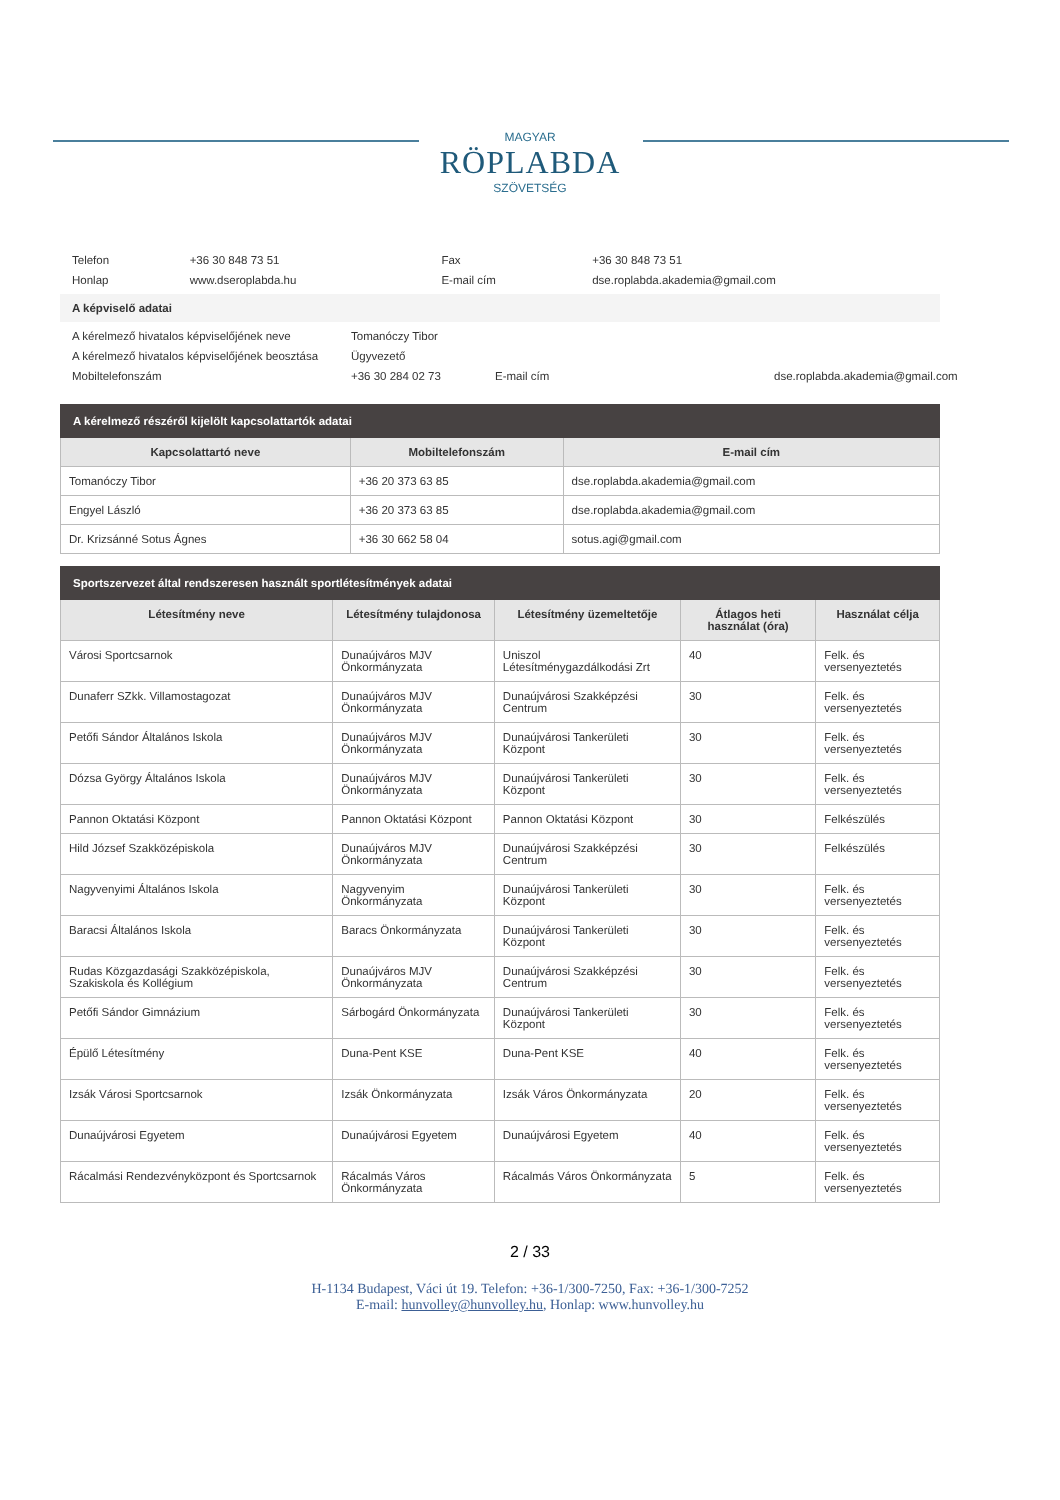MAGYAR
RÖPLABDA
SZÖVETSÉG
| Telefon | +36 30 848 73 51 | Fax | +36 30 848 73 51 |
| Honlap | www.dseroplabda.hu | E-mail cím | dse.roplabda.akademia@gmail.com |
A képviselő adatai
| A kérelmező hivatalos képviselőjének neve | Tomanóczy Tibor | | |
| A kérelmező hivatalos képviselőjének beosztása | Ügyvezető | | |
| Mobiltelefonszám | +36 30 284 02 73 | E-mail cím | dse.roplabda.akademia@gmail.com |
| A kérelmező részéről kijelölt kapcsolattartók adatai | | |
| --- | --- | --- |
| Kapcsolattartó neve | Mobiltelefonszám | E-mail cím |
| Tomanóczy Tibor | +36 20 373 63 85 | dse.roplabda.akademia@gmail.com |
| Engyel László | +36 20 373 63 85 | dse.roplabda.akademia@gmail.com |
| Dr. Krizsánné Sotus Ágnes | +36 30 662 58 04 | sotus.agi@gmail.com |
| Sportszervezet által rendszeresen használt sportlétesítmények adatai | | | | |
| --- | --- | --- | --- | --- |
| Létesítmény neve | Létesítmény tulajdonosa | Létesítmény üzemeltetője | Átlagos heti használat (óra) | Használat célja |
| Városi Sportcsarnok | Dunaújváros MJV Önkormányzata | Uniszol Létesítménygazdálkodási Zrt | 40 | Felk. és versenyeztetés |
| Dunaferr SZkk. Villamostagozat | Dunaújváros MJV Önkormányzata | Dunaújvárosi Szakképzési Centrum | 30 | Felk. és versenyeztetés |
| Petőfi Sándor Általános Iskola | Dunaújváros MJV Önkormányzata | Dunaújvárosi Tankerületi Központ | 30 | Felk. és versenyeztetés |
| Dózsa György Általános Iskola | Dunaújváros MJV Önkormányzata | Dunaújvárosi Tankerületi Központ | 30 | Felk. és versenyeztetés |
| Pannon Oktatási Központ | Pannon Oktatási Központ | Pannon Oktatási Központ | 30 | Felkészülés |
| Hild József Szakközépiskola | Dunaújváros MJV Önkormányzata | Dunaújvárosi Szakképzési Centrum | 30 | Felkészülés |
| Nagyvenyimi Általános Iskola | Nagyvenyim Önkormányzata | Dunaújvárosi Tankerületi Központ | 30 | Felk. és versenyeztetés |
| Baracsi Általános Iskola | Baracs Önkormányzata | Dunaújvárosi Tankerületi Központ | 30 | Felk. és versenyeztetés |
| Rudas Közgazdasági Szakközépiskola, Szakiskola és Kollégium | Dunaújváros MJV Önkormányzata | Dunaújvárosi Szakképzési Centrum | 30 | Felk. és versenyeztetés |
| Petőfi Sándor Gimnázium | Sárbogárd Önkormányzata | Dunaújvárosi Tankerületi Központ | 30 | Felk. és versenyeztetés |
| Épülő Létesítmény | Duna-Pent KSE | Duna-Pent KSE | 40 | Felk. és versenyeztetés |
| Izsák Városi Sportcsarnok | Izsák Önkormányzata | Izsák Város Önkormányzata | 20 | Felk. és versenyeztetés |
| Dunaújvárosi Egyetem | Dunaújvárosi Egyetem | Dunaújvárosi Egyetem | 40 | Felk. és versenyeztetés |
| Rácalmási Rendezvényközpont és Sportcsarnok | Rácalmás Város Önkormányzata | Rácalmás Város Önkormányzata | 5 | Felk. és versenyeztetés |
2 / 33
H-1134 Budapest, Váci út 19. Telefon: +36-1/300-7250, Fax: +36-1/300-7252
E-mail: hunvolley@hunvolley.hu, Honlap: www.hunvolley.hu